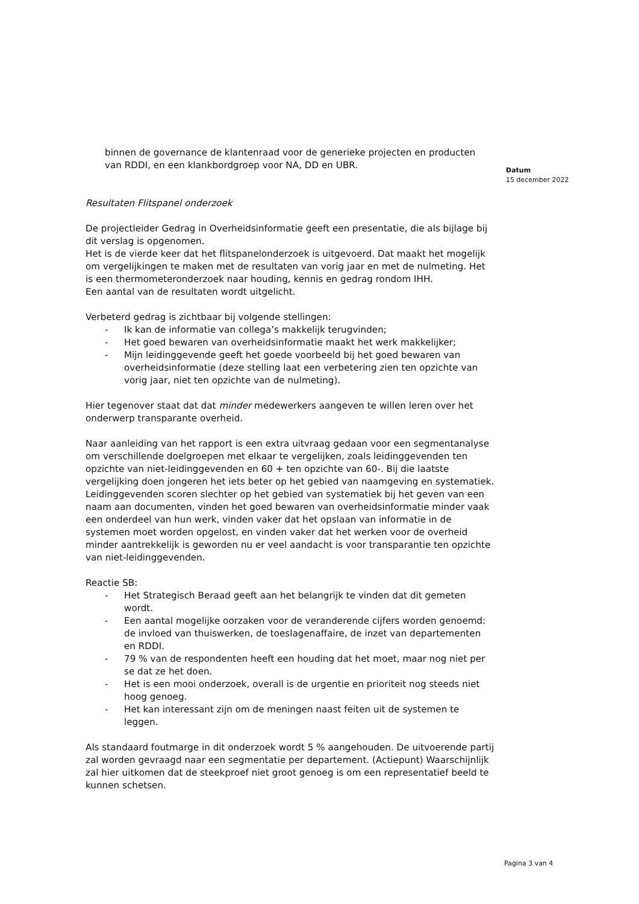binnen de governance de klantenraad voor de generieke projecten en producten van RDDI, en een klankbordgroep voor NA, DD en UBR.
Resultaten Flitspanel onderzoek
De projectleider Gedrag in Overheidsinformatie geeft een presentatie, die als bijlage bij dit verslag is opgenomen.
Het is de vierde keer dat het flitspanelonderzoek is uitgevoerd. Dat maakt het mogelijk om vergelijkingen te maken met de resultaten van vorig jaar en met de nulmeting. Het is een thermometeronderzoek naar houding, kennis en gedrag rondom IHH.
Een aantal van de resultaten wordt uitgelicht.
Verbeterd gedrag is zichtbaar bij volgende stellingen:
- Ik kan de informatie van collega’s makkelijk terugvinden;
- Het goed bewaren van overheidsinformatie maakt het werk makkelijker;
- Mijn leidinggevende geeft het goede voorbeeld bij het goed bewaren van overheidsinformatie (deze stelling laat een verbetering zien ten opzichte van vorig jaar, niet ten opzichte van de nulmeting).
Hier tegenover staat dat dat minder medewerkers aangeven te willen leren over het onderwerp transparante overheid.
Naar aanleiding van het rapport is een extra uitvraag gedaan voor een segmentanalyse om verschillende doelgroepen met elkaar te vergelijken, zoals leidinggevenden ten opzichte van niet-leidinggevenden en 60 + ten opzichte van 60-. Bij die laatste vergelijking doen jongeren het iets beter op het gebied van naamgeving en systematiek. Leidinggevenden scoren slechter op het gebied van systematiek bij het geven van een naam aan documenten, vinden het goed bewaren van overheidsinformatie minder vaak een onderdeel van hun werk, vinden vaker dat het opslaan van informatie in de systemen moet worden opgelost, en vinden vaker dat het werken voor de overheid minder aantrekkelijk is geworden nu er veel aandacht is voor transparantie ten opzichte van niet-leidinggevenden.
Reactie SB:
- Het Strategisch Beraad geeft aan het belangrijk te vinden dat dit gemeten wordt.
- Een aantal mogelijke oorzaken voor de veranderende cijfers worden genoemd: de invloed van thuiswerken, de toeslagenaffaire, de inzet van departementen en RDDI.
- 79 % van de respondenten heeft een houding dat het moet, maar nog niet per se dat ze het doen.
- Het is een mooi onderzoek, overall is de urgentie en prioriteit nog steeds niet hoog genoeg.
- Het kan interessant zijn om de meningen naast feiten uit de systemen te leggen.
Als standaard foutmarge in dit onderzoek wordt 5 % aangehouden. De uitvoerende partij zal worden gevraagd naar een segmentatie per departement. (Actiepunt) Waarschijnlijk zal hier uitkomen dat de steekproef niet groot genoeg is om een representatief beeld te kunnen schetsen.
Datum
15 december 2022
Pagina 3 van 4